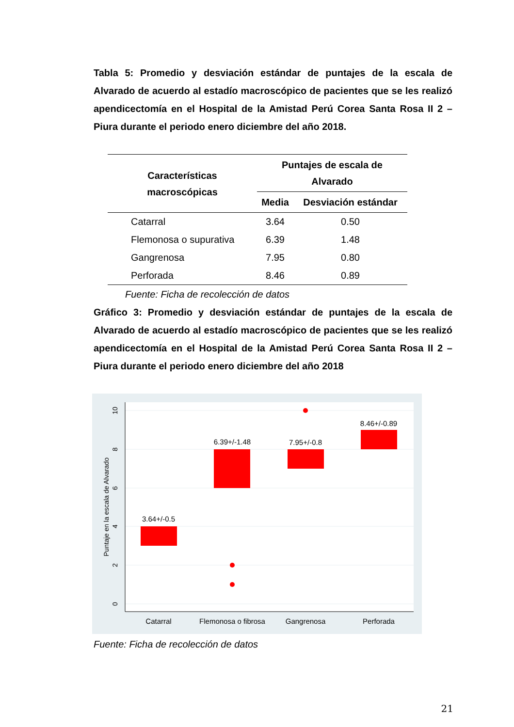Tabla 5: Promedio y desviación estándar de puntajes de la escala de Alvarado de acuerdo al estadío macroscópico de pacientes que se les realizó apendicectomía en el Hospital de la Amistad Perú Corea Santa Rosa II 2 – Piura durante el periodo enero diciembre del año 2018.
| Características macroscópicas | Puntajes de escala de Alvarado | |
| --- | --- | --- |
| | Media | Desviación estándar |
| Catarral | 3.64 | 0.50 |
| Flemonosa o supurativa | 6.39 | 1.48 |
| Gangrenosa | 7.95 | 0.80 |
| Perforada | 8.46 | 0.89 |
Fuente: Ficha de recolección de datos
Gráfico 3: Promedio y desviación estándar de puntajes de la escala de Alvarado de acuerdo al estadío macroscópico de pacientes que se les realizó apendicectomía en el Hospital de la Amistad Perú Corea Santa Rosa II 2 – Piura durante el periodo enero diciembre del año 2018
10
8
6
4
2
0
Puntaje en la escala de Alvarado
3.64+/-0.5
6.39+/-1.48
7.95+/-0.8
8.46+/-0.89
Catarral
Flemonosa o fibrosa
Gangrenosa
Perforada
Fuente: Ficha de recolección de datos
21